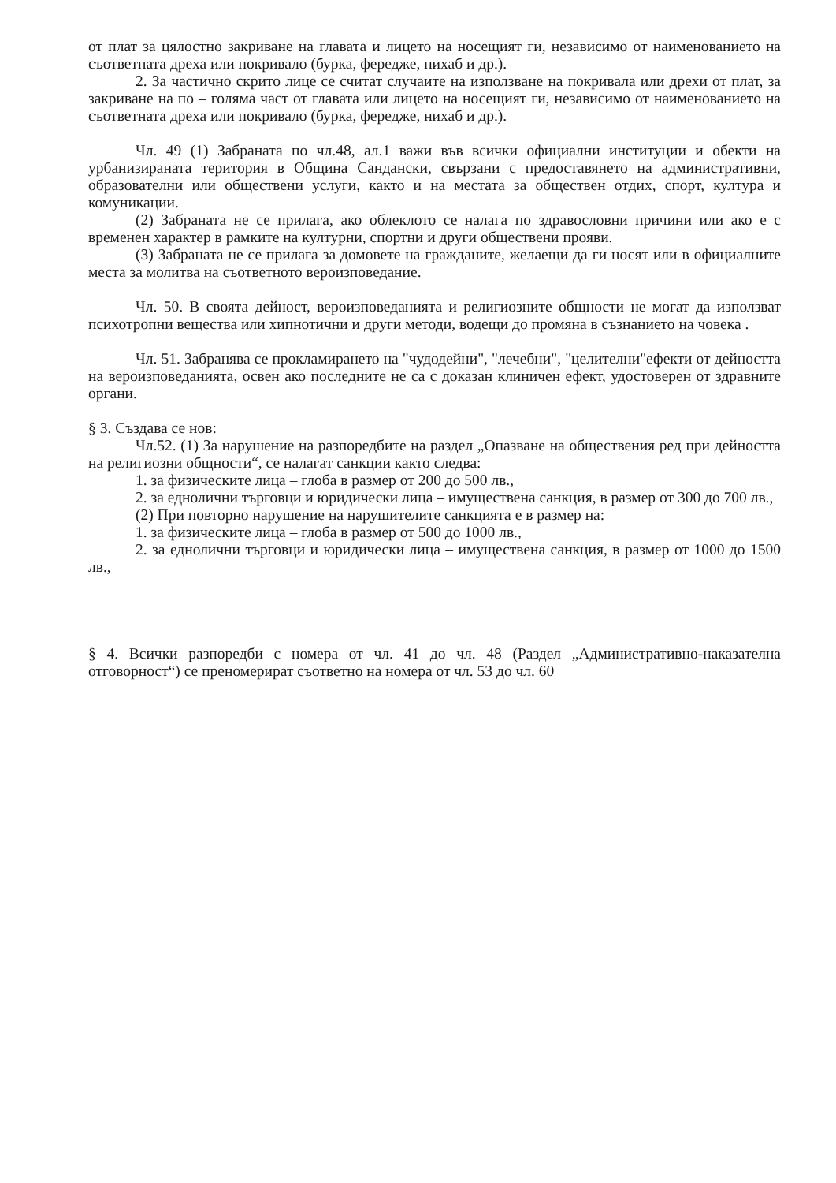от плат за цялостно закриване на главата и лицето на носещият ги, независимо от наименованието на съответната дреха или покривало (бурка, фередже, нихаб и др.).
2. За частично скрито лице се считат случаите на използване на покривала или дрехи от плат, за закриване на по – голяма част от главата или лицето на носещият ги, независимо от наименованието на съответната дреха или покривало (бурка, фередже, нихаб и др.).
Чл. 49 (1) Забраната по чл.48, ал.1 важи във всички официални институции и обекти на урбанизираната територия в Община Сандански, свързани с предоставянето на административни, образователни или обществени услуги, както и на местата за обществен отдих, спорт, култура и комуникации.
(2) Забраната не се прилага, ако облеклото се налага по здравословни причини или ако е с временен характер в рамките на културни, спортни и други обществени прояви.
(3) Забраната не се прилага за домовете на гражданите, желаещи да ги носят или в официалните места за молитва на съответното вероизповедание.
Чл. 50. В своята дейност, вероизповеданията и религиозните общности не могат да използват психотропни вещества или хипнотични и други методи, водещи до промяна в съзнанието на човека .
Чл. 51. Забранява се прокламирането на "чудодейни", "лечебни", "целителни"ефекти от дейността на вероизповеданията, освен ако последните не са с доказан клиничен ефект, удостоверен от здравните органи.
§ 3. Създава се нов:
Чл.52. (1) За нарушение на разпоредбите на раздел „Опазване на обществения ред при дейността на религиозни общности“, се налагат санкции както следва:
1. за физическите лица – глоба в размер от 200 до 500 лв.,
2. за еднолични търговци и юридически лица – имуществена санкция, в размер от 300 до 700 лв.,
(2) При повторно нарушение на нарушителите санкцията е в размер на:
1. за физическите лица – глоба в размер от 500 до 1000 лв.,
2. за еднолични търговци и юридически лица – имуществена санкция, в размер от 1000 до 1500 лв.,
§ 4. Всички разпоредби с номера от чл. 41 до чл. 48 (Раздел „Административно-наказателна отговорност“) се преномерират съответно на номера от чл. 53 до чл. 60